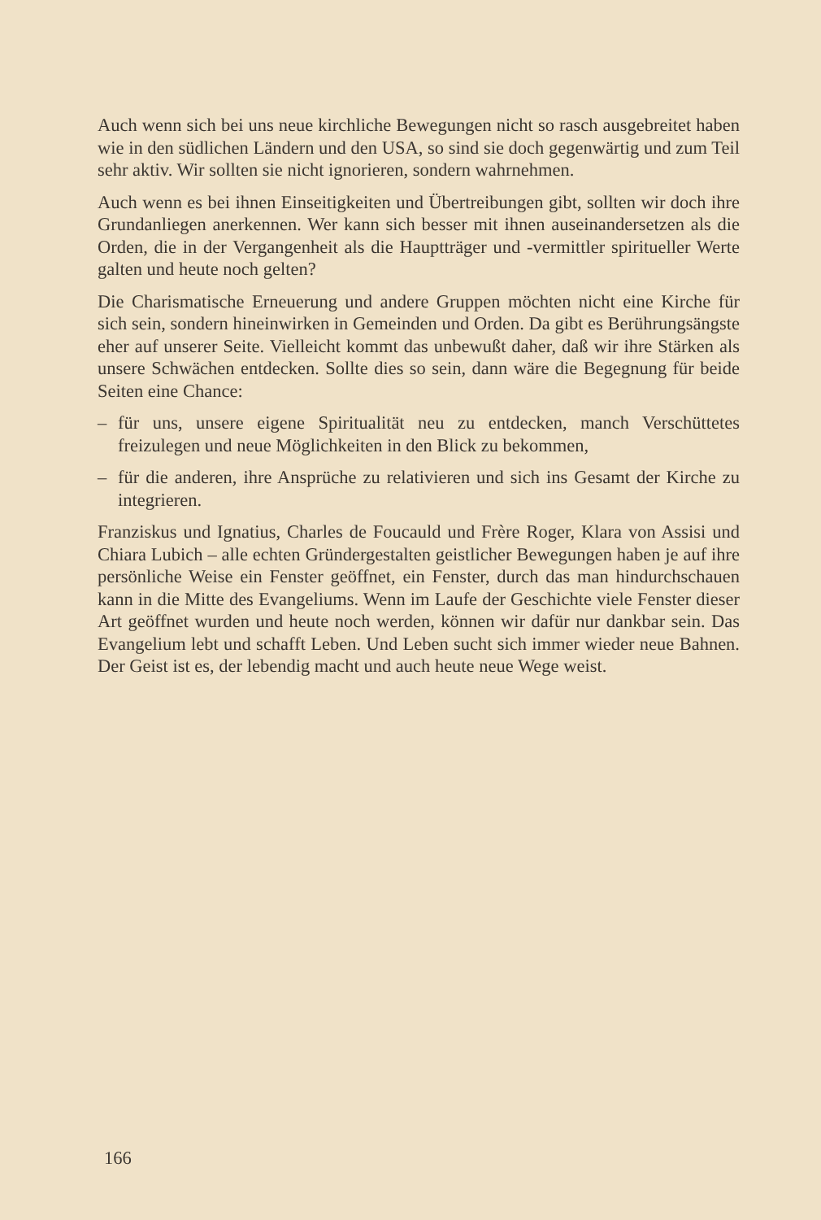Auch wenn sich bei uns neue kirchliche Bewegungen nicht so rasch ausgebreitet haben wie in den südlichen Ländern und den USA, so sind sie doch gegenwärtig und zum Teil sehr aktiv. Wir sollten sie nicht ignorieren, sondern wahrnehmen.
Auch wenn es bei ihnen Einseitigkeiten und Übertreibungen gibt, sollten wir doch ihre Grundanliegen anerkennen. Wer kann sich besser mit ihnen auseinandersetzen als die Orden, die in der Vergangenheit als die Hauptträger und -vermittler spiritueller Werte galten und heute noch gelten?
Die Charismatische Erneuerung und andere Gruppen möchten nicht eine Kirche für sich sein, sondern hineinwirken in Gemeinden und Orden. Da gibt es Berührungsängste eher auf unserer Seite. Vielleicht kommt das unbewußt daher, daß wir ihre Stärken als unsere Schwächen entdecken. Sollte dies so sein, dann wäre die Begegnung für beide Seiten eine Chance:
– für uns, unsere eigene Spiritualität neu zu entdecken, manch Verschüttetes freizulegen und neue Möglichkeiten in den Blick zu bekommen,
– für die anderen, ihre Ansprüche zu relativieren und sich ins Gesamt der Kirche zu integrieren.
Franziskus und Ignatius, Charles de Foucauld und Frère Roger, Klara von Assisi und Chiara Lubich – alle echten Gründergestalten geistlicher Bewegungen haben je auf ihre persönliche Weise ein Fenster geöffnet, ein Fenster, durch das man hindurchschauen kann in die Mitte des Evangeliums. Wenn im Laufe der Geschichte viele Fenster dieser Art geöffnet wurden und heute noch werden, können wir dafür nur dankbar sein. Das Evangelium lebt und schafft Leben. Und Leben sucht sich immer wieder neue Bahnen. Der Geist ist es, der lebendig macht und auch heute neue Wege weist.
166